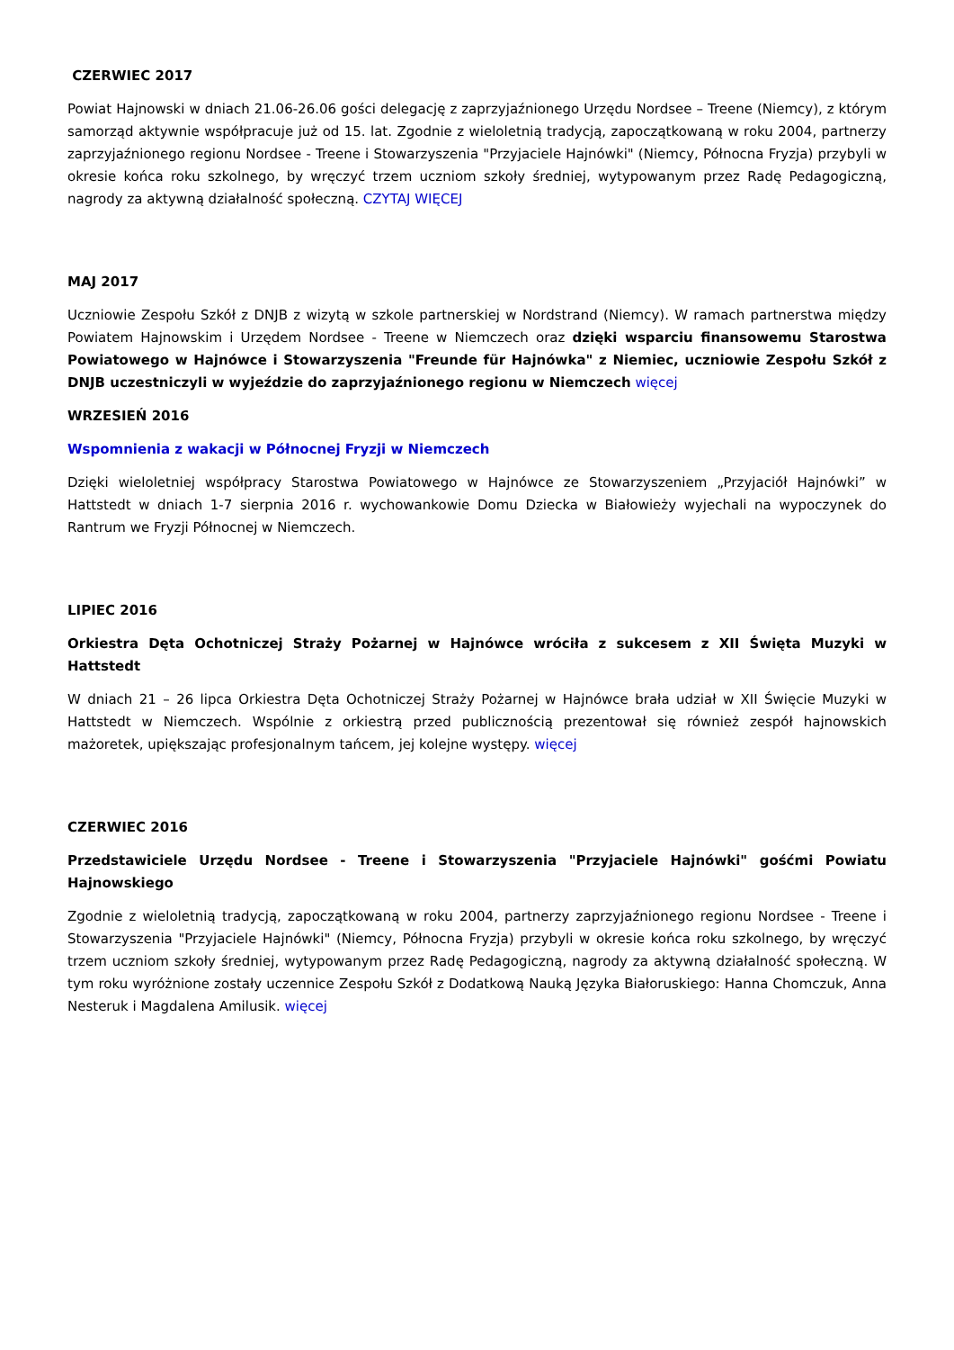CZERWIEC 2017
Powiat Hajnowski w dniach 21.06-26.06 gości delegację z zaprzyjaźnionego Urzędu Nordsee – Treene (Niemcy), z którym samorząd aktywnie współpracuje już od 15. lat. Zgodnie z wieloletnią tradycją, zapoczątkowaną w roku 2004, partnerzy zaprzyjaźnionego regionu Nordsee - Treene i Stowarzyszenia "Przyjaciele Hajnówki" (Niemcy, Północna Fryzja) przybyli w okresie końca roku szkolnego, by wręczyć trzem uczniom szkoły średniej, wytypowanym przez Radę Pedagogiczną, nagrody za aktywną działalność społeczną. CZYTAJ WIĘCEJ
MAJ 2017
Uczniowie Zespołu Szkół z DNJB z wizytą w szkole partnerskiej w Nordstrand (Niemcy). W ramach partnerstwa między Powiatem Hajnowskim i Urzędem Nordsee - Treene w Niemczech oraz dzięki wsparciu finansowemu Starostwa Powiatowego w Hajnówce i Stowarzyszenia "Freunde für Hajnówka" z Niemiec, uczniowie Zespołu Szkół z DNJB uczestniczyli w wyjeździe do zaprzyjaźnionego regionu w Niemczech więcej
WRZESIEŃ 2016
Wspomnienia z wakacji w Północnej Fryzji w Niemczech
Dzięki wieloletniej współpracy Starostwa Powiatowego w Hajnówce ze Stowarzyszeniem „Przyjaciół Hajnówki” w Hattstedt w dniach 1-7 sierpnia 2016 r. wychowankowie Domu Dziecka w Białowieży wyjechali na wypoczynek do Rantrum we Fryzji Północnej w Niemczech.
LIPIEC 2016
Orkiestra Dęta Ochotniczej Straży Pożarnej w Hajnówce wróciła z sukcesem z XII Święta Muzyki w Hattstedt
W dniach 21 – 26 lipca Orkiestra Dęta Ochotniczej Straży Pożarnej w Hajnówce brała udział w XII Święcie Muzyki w Hattstedt w Niemczech. Wspólnie z orkiestrą przed publicznością prezentował się również zespół hajnowskich mażoretek, upiększając profesjonalnym tańcem, jej kolejne występy. więcej
CZERWIEC 2016
Przedstawiciele Urzędu Nordsee - Treene i Stowarzyszenia "Przyjaciele Hajnówki" gośćmi Powiatu Hajnowskiego
Zgodnie z wieloletnią tradycją, zapoczątkowaną w roku 2004, partnerzy zaprzyjaźnionego regionu Nordsee - Treene i Stowarzyszenia "Przyjaciele Hajnówki" (Niemcy, Północna Fryzja) przybyli w okresie końca roku szkolnego, by wręczyć trzem uczniom szkoły średniej, wytypowanym przez Radę Pedagogiczną, nagrody za aktywną działalność społeczną. W tym roku wyróżnione zostały uczennice Zespołu Szkół z Dodatkową Nauką Języka Białoruskiego: Hanna Chomczuk, Anna Nesteruk i Magdalena Amilusik. więcej